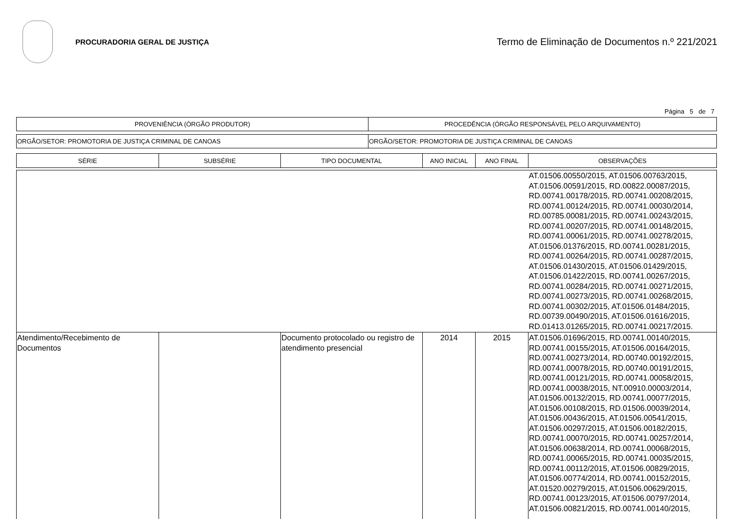PROCURADORIA GERAL DE JUSTIÇA
Termo de Eliminação de Documentos n.º 221/2021
Página 5 de 7
| PROVENIÊNCIA (ÓRGÃO PRODUTOR) | PROCEDÊNCIA (ÓRGÃO RESPONSÁVEL PELO ARQUIVAMENTO) |
| ORGÃO/SETOR: PROMOTORIA DE JUSTIÇA CRIMINAL DE CANOAS | ORGÃO/SETOR: PROMOTORIA DE JUSTIÇA CRIMINAL DE CANOAS |
| SÉRIE | SUBSÉRIE | TIPO DOCUMENTAL | ANO INICIAL | ANO FINAL | OBSERVAÇÕES |
| --- | --- | --- | --- | --- | --- |
| | | | | | AT.01506.00550/2015, AT.01506.00763/2015, AT.01506.00591/2015, RD.00822.00087/2015, RD.00741.00178/2015, RD.00741.00208/2015, RD.00741.00124/2015, RD.00741.00030/2014, RD.00785.00081/2015, RD.00741.00243/2015, RD.00741.00207/2015, RD.00741.00148/2015, RD.00741.00061/2015, RD.00741.00278/2015, AT.01506.01376/2015, RD.00741.00281/2015, RD.00741.00264/2015, RD.00741.00287/2015, AT.01506.01430/2015, AT.01506.01429/2015, AT.01506.01422/2015, RD.00741.00267/2015, RD.00741.00284/2015, RD.00741.00271/2015, RD.00741.00273/2015, RD.00741.00268/2015, RD.00741.00302/2015, AT.01506.01484/2015, RD.00739.00490/2015, AT.01506.01616/2015, RD.01413.01265/2015, RD.00741.00217/2015. |
| Atendimento/Recebimento de Documentos | | Documento protocolado ou registro de atendimento presencial | 2014 | 2015 | AT.01506.01696/2015, RD.00741.00140/2015, RD.00741.00155/2015, AT.01506.00164/2015, RD.00741.00273/2014, RD.00740.00192/2015, RD.00741.00078/2015, RD.00740.00191/2015, RD.00741.00121/2015, RD.00741.00058/2015, RD.00741.00038/2015, NT.00910.00003/2014, AT.01506.00132/2015, RD.00741.00077/2015, AT.01506.00108/2015, RD.01506.00039/2014, AT.01506.00436/2015, AT.01506.00541/2015, AT.01506.00297/2015, AT.01506.00182/2015, RD.00741.00070/2015, RD.00741.00257/2014, AT.01506.00638/2014, RD.00741.00068/2015, RD.00741.00065/2015, RD.00741.00035/2015, RD.00741.00112/2015, AT.01506.00829/2015, AT.01506.00774/2014, RD.00741.00152/2015, AT.01520.00279/2015, AT.01506.00629/2015, RD.00741.00123/2015, AT.01506.00797/2014, AT.01506.00821/2015, RD.00741.00140/2015, |